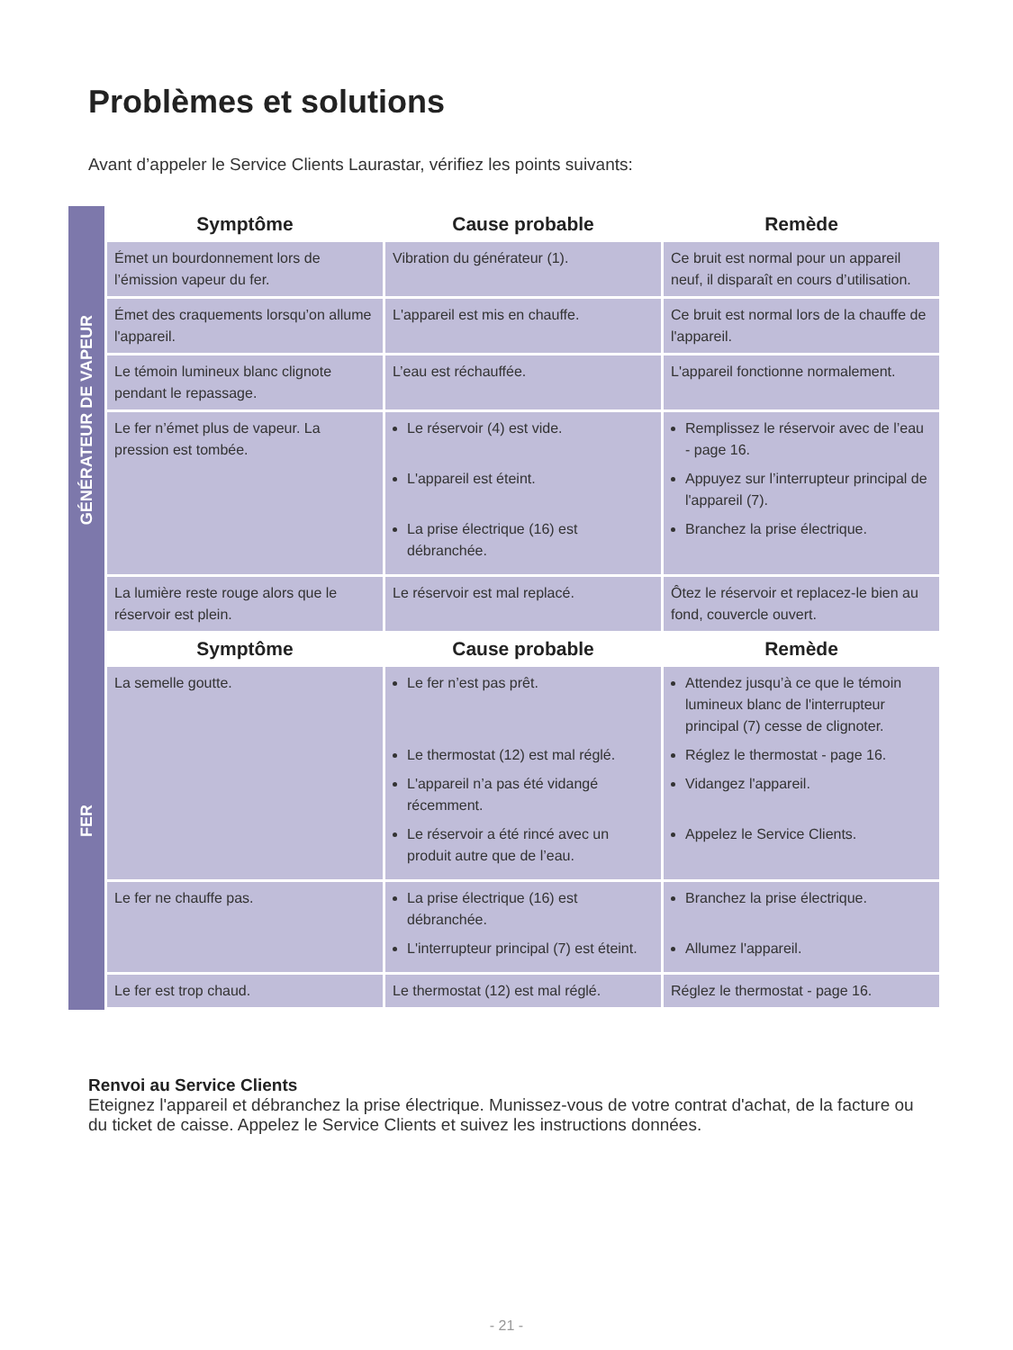Problèmes et solutions
Avant d’appeler le Service Clients Laurastar, vérifiez les points suivants:
GÉNÉRATEUR DE VAPEUR
| Symptôme | Cause probable | Remède |
| --- | --- | --- |
| Émet un bourdonnement lors de l’émission vapeur du fer. | Vibration du générateur (1). | Ce bruit est normal pour un appareil neuf, il disparaît en cours d’utilisation. |
| Émet des craquements lorsqu’on allume l'appareil. | L'appareil est mis en chauffe. | Ce bruit est normal lors de la chauffe de l'appareil. |
| Le témoin lumineux blanc clignote pendant le repassage. | L’eau est réchauffée. | L'appareil fonctionne normalement. |
| Le fer n’émet plus de vapeur. La pression est tombée. | Le réservoir (4) est vide. L'appareil est éteint. La prise électrique (16) est débranchée. | Remplissez le réservoir avec de l’eau - page 16. Appuyez sur l’interrupteur principal de l'appareil (7). Branchez la prise électrique. |
| La lumière reste rouge alors que le réservoir est plein. | Le réservoir est mal replacé. | Ôtez le réservoir et replacez-le bien au fond, couvercle ouvert. |
FER
| Symptôme | Cause probable | Remède |
| --- | --- | --- |
| La semelle goutte. | Le fer n’est pas prêt. Le thermostat (12) est mal réglé. L'appareil n’a pas été vidangé récemment. Le réservoir a été rincé avec un produit autre que de l’eau. | Attendez jusqu’à ce que le témoin lumineux blanc de l'interrupteur principal (7) cesse de clignoter. Réglez le thermostat - page 16. Vidangez l'appareil. Appelez le Service Clients. |
| Le fer ne chauffe pas. | La prise électrique (16) est débranchée. L'interrupteur principal (7) est éteint. | Branchez la prise électrique. Allumez l'appareil. |
| Le fer est trop chaud. | Le thermostat (12) est mal réglé. | Réglez le thermostat - page 16. |
Renvoi au Service Clients
Eteignez l'appareil et débranchez la prise électrique. Munissez-vous de votre contrat d'achat, de la facture ou du ticket de caisse. Appelez le Service Clients et suivez les instructions données.
- 21 -